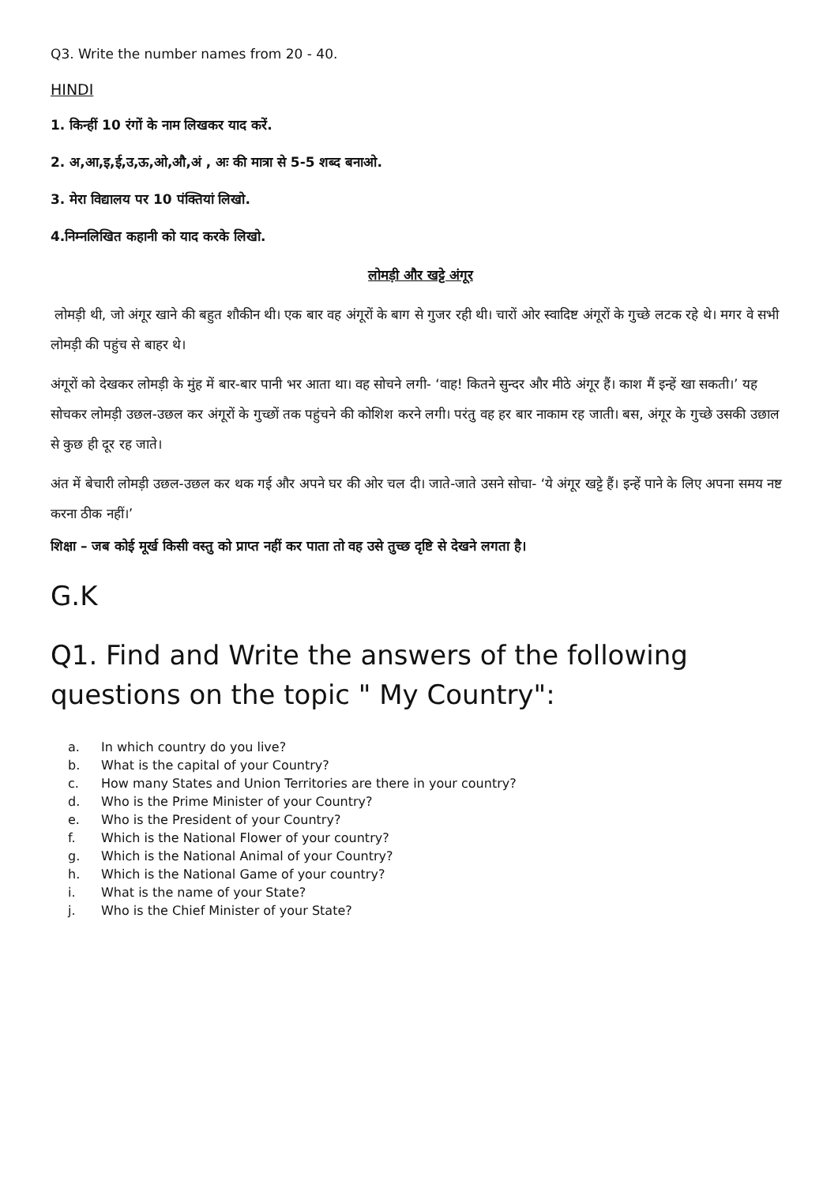Q3. Write the number names from 20 - 40.
HINDI
1. किन्हीं 10 रंगों के नाम लिखकर याद करें.
2. अ,आ,इ,ई,उ,ऊ,ओ,औ,अं , अः की मात्रा से 5-5 शब्द बनाओ.
3. मेरा विद्यालय पर 10 पंक्तियां लिखो.
4.निम्नलिखित कहानी को याद करके लिखो.
लोमड़ी और खट्टे अंगूर
लोमड़ी थी, जो अंगूर खाने की बहुत शौकीन थी। एक बार वह अंगूरों के बाग से गुजर रही थी। चारों ओर स्वादिष्ट अंगूरों के गुच्छे लटक रहे थे। मगर वे सभी लोमड़ी की पहुंच से बाहर थे।
अंगूरों को देखकर लोमड़ी के मुंह में बार-बार पानी भर आता था। वह सोचने लगी- ‘वाह! कितने सुन्दर और मीठे अंगूर हैं। काश मैं इन्हें खा सकती।’ यह सोचकर लोमड़ी उछल-उछल कर अंगूरों के गुच्छों तक पहुंचने की कोशिश करने लगी। परंतु वह हर बार नाकाम रह जाती। बस, अंगूर के गुच्छे उसकी उछाल से कुछ ही दूर रह जाते।
अंत में बेचारी लोमड़ी उछल-उछल कर थक गई और अपने घर की ओर चल दी। जाते-जाते उसने सोचा- ‘ये अंगूर खट्टे हैं। इन्हें पाने के लिए अपना समय नष्ट करना ठीक नहीं।’
शिक्षा – जब कोई मूर्ख किसी वस्तु को प्राप्त नहीं कर पाता तो वह उसे तुच्छ दृष्टि से देखने लगता है।
G.K
Q1. Find and Write the answers of the following questions on the topic " My Country":
a. In which country do you live?
b. What is the capital of your Country?
c. How many States and Union Territories are there in your country?
d. Who is the Prime Minister of your Country?
e. Who is the President of your Country?
f. Which is the National Flower of your country?
g. Which is the National Animal of your Country?
h. Which is the National Game of your country?
i. What is the name of your State?
j. Who is the Chief Minister of your State?